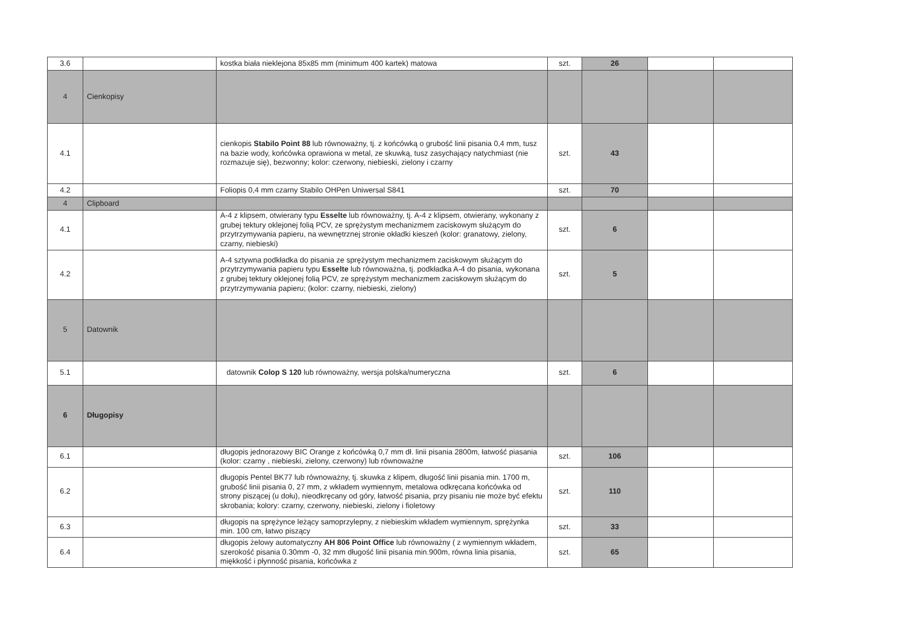| 3.6 | | kostka biała nieklejona 85x85 mm (minimum 400 kartek) matowa | szt. | 26 | | |
| 4 | Cienkopisy | | | | | |
| 4.1 | | cienkopis Stabilo Point 88 lub równoważny, tj. z końcówką o grubość linii pisania 0,4 mm, tusz na bazie wody, końcówka oprawiona w metal, ze skuwką, tusz zasychający natychmiast (nie rozmazuje się), bezwonny; kolor: czerwony, niebieski, zielony i czarny | szt. | 43 | | |
| 4.2 | | Foliopis 0,4 mm czarny Stabilo OHPen Uniwersal S841 | szt. | 70 | | |
| 4 | Clipboard | | | | | |
| 4.1 | | A-4 z klipsem, otwierany typu Esselte lub równoważny, tj. A-4 z klipsem, otwierany, wykonany z grubej tektury oklejonej folią PCV, ze sprężystym mechanizmem zaciskowym służącym do przytrzymywania papieru, na wewnętrznej stronie okładki kieszeń (kolor: granatowy, zielony, czarny, niebieski) | szt. | 6 | | |
| 4.2 | | A-4 sztywna podkładka do pisania ze sprężystym mechanizmem zaciskowym służącym do przytrzymywania papieru typu Esselte lub równoważna, tj. podkładka A-4 do pisania, wykonana z grubej tektury oklejonej folią PCV, ze sprężystym mechanizmem zaciskowym służącym do przytrzymywania papieru; (kolor: czarny, niebieski, zielony) | szt. | 5 | | |
| 5 | Datownik | | | | | |
| 5.1 | | datownik Colop S 120 lub równoważny, wersja polska/numeryczna | szt. | 6 | | |
| 6 | Długopisy | | | | | |
| 6.1 | | długopis jednorazowy BIC Orange z końcówką 0,7 mm dł. linii pisania 2800m, łatwość piasania (kolor: czarny , niebieski, zielony, czerwony) lub równoważne | szt. | 106 | | |
| 6.2 | | długopis Pentel BK77 lub równoważny, tj. skuwka z klipem, długość linii pisania min. 1700 m, grubość linii pisania 0, 27 mm, z wkładem wymiennym, metalowa odkręcana końcówka od strony piszącej (u dołu), nieodkręcany od góry, łatwość pisania, przy pisaniu nie może być efektu skrobania; kolory: czarny, czerwony, niebieski, zielony i fioletowy | szt. | 110 | | |
| 6.3 | | długopis na sprężynce leżący samoprzylepny, z niebieskim wkładem wymiennym, sprężynka min. 100 cm, łatwo piszący | szt. | 33 | | |
| 6.4 | | długopis żelowy automatyczny AH 806 Point Office lub równoważny ( z wymiennym wkładem, szerokość pisania 0.30mm -0, 32 mm długość linii pisania min.900m, równa linia pisania, miękkość i płynność pisania, końcówka z | szt. | 65 | | |